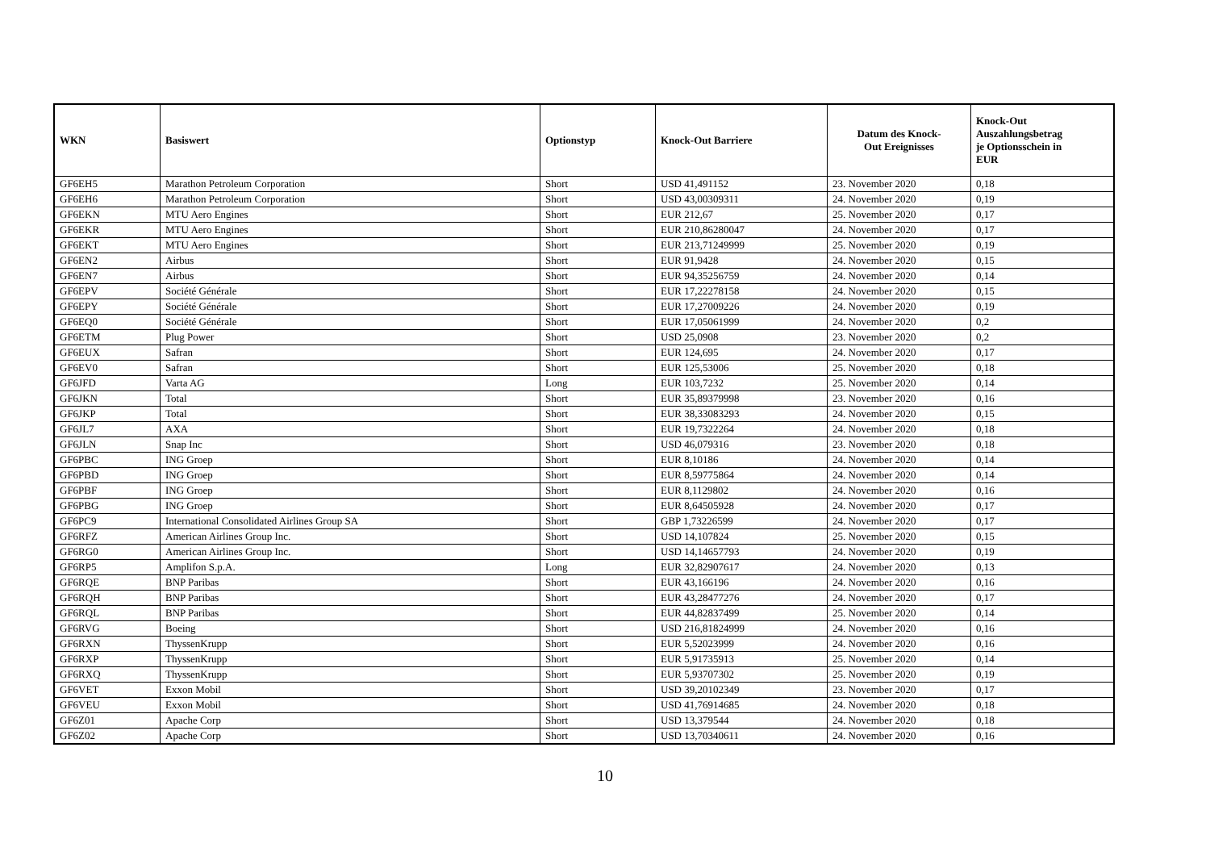| WKN | Basiswert | Optionstyp | Knock-Out Barriere | Datum des Knock- Out Ereignisses | Knock-Out Auszahlungsbetrag je Optionsschein in EUR |
| --- | --- | --- | --- | --- | --- |
| GF6EH5 | Marathon Petroleum Corporation | Short | USD 41,491152 | 23. November 2020 | 0,18 |
| GF6EH6 | Marathon Petroleum Corporation | Short | USD 43,00309311 | 24. November 2020 | 0,19 |
| GF6EKN | MTU Aero Engines | Short | EUR 212,67 | 25. November 2020 | 0,17 |
| GF6EKR | MTU Aero Engines | Short | EUR 210,86280047 | 24. November 2020 | 0,17 |
| GF6EKT | MTU Aero Engines | Short | EUR 213,71249999 | 25. November 2020 | 0,19 |
| GF6EN2 | Airbus | Short | EUR 91,9428 | 24. November 2020 | 0,15 |
| GF6EN7 | Airbus | Short | EUR 94,35256759 | 24. November 2020 | 0,14 |
| GF6EPV | Société Générale | Short | EUR 17,22278158 | 24. November 2020 | 0,15 |
| GF6EPY | Société Générale | Short | EUR 17,27009226 | 24. November 2020 | 0,19 |
| GF6EQ0 | Société Générale | Short | EUR 17,05061999 | 24. November 2020 | 0,2 |
| GF6ETM | Plug Power | Short | USD 25,0908 | 23. November 2020 | 0,2 |
| GF6EUX | Safran | Short | EUR 124,695 | 24. November 2020 | 0,17 |
| GF6EV0 | Safran | Short | EUR 125,53006 | 25. November 2020 | 0,18 |
| GF6JFD | Varta AG | Long | EUR 103,7232 | 25. November 2020 | 0,14 |
| GF6JKN | Total | Short | EUR 35,89379998 | 23. November 2020 | 0,16 |
| GF6JKP | Total | Short | EUR 38,33083293 | 24. November 2020 | 0,15 |
| GF6JL7 | AXA | Short | EUR 19,7322264 | 24. November 2020 | 0,18 |
| GF6JLN | Snap Inc | Short | USD 46,079316 | 23. November 2020 | 0,18 |
| GF6PBC | ING Groep | Short | EUR 8,10186 | 24. November 2020 | 0,14 |
| GF6PBD | ING Groep | Short | EUR 8,59775864 | 24. November 2020 | 0,14 |
| GF6PBF | ING Groep | Short | EUR 8,1129802 | 24. November 2020 | 0,16 |
| GF6PBG | ING Groep | Short | EUR 8,64505928 | 24. November 2020 | 0,17 |
| GF6PC9 | International Consolidated Airlines Group SA | Short | GBP 1,73226599 | 24. November 2020 | 0,17 |
| GF6RFZ | American Airlines Group Inc. | Short | USD 14,107824 | 25. November 2020 | 0,15 |
| GF6RG0 | American Airlines Group Inc. | Short | USD 14,14657793 | 24. November 2020 | 0,19 |
| GF6RP5 | Amplifon S.p.A. | Long | EUR 32,82907617 | 24. November 2020 | 0,13 |
| GF6RQE | BNP Paribas | Short | EUR 43,166196 | 24. November 2020 | 0,16 |
| GF6RQH | BNP Paribas | Short | EUR 43,28477276 | 24. November 2020 | 0,17 |
| GF6RQL | BNP Paribas | Short | EUR 44,82837499 | 25. November 2020 | 0,14 |
| GF6RVG | Boeing | Short | USD 216,81824999 | 24. November 2020 | 0,16 |
| GF6RXN | ThyssenKrupp | Short | EUR 5,52023999 | 24. November 2020 | 0,16 |
| GF6RXP | ThyssenKrupp | Short | EUR 5,91735913 | 25. November 2020 | 0,14 |
| GF6RXQ | ThyssenKrupp | Short | EUR 5,93707302 | 25. November 2020 | 0,19 |
| GF6VET | Exxon Mobil | Short | USD 39,20102349 | 23. November 2020 | 0,17 |
| GF6VEU | Exxon Mobil | Short | USD 41,76914685 | 24. November 2020 | 0,18 |
| GF6Z01 | Apache Corp | Short | USD 13,379544 | 24. November 2020 | 0,18 |
| GF6Z02 | Apache Corp | Short | USD 13,70340611 | 24. November 2020 | 0,16 |
10